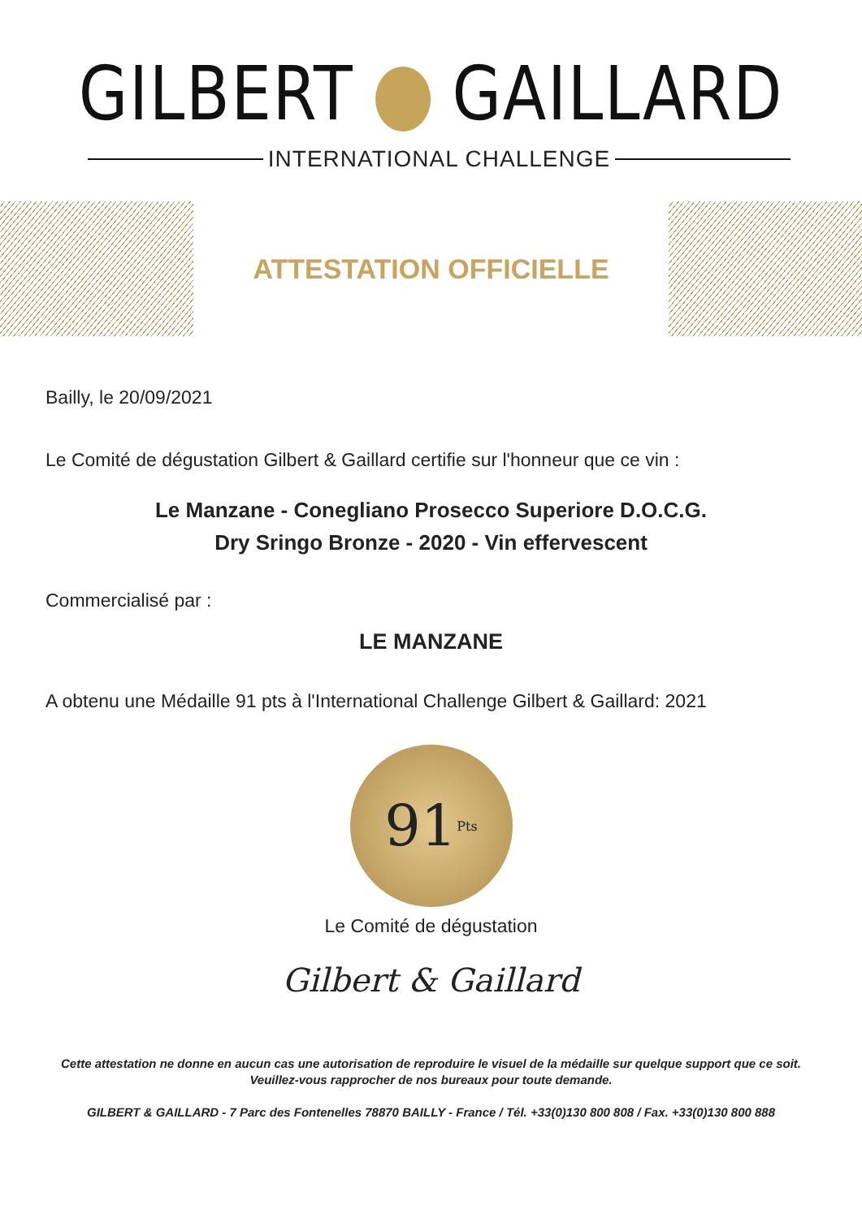GILBERT GAILLARD
INTERNATIONAL CHALLENGE
ATTESTATION OFFICIELLE
Bailly, le 20/09/2021
Le Comité de dégustation Gilbert & Gaillard certifie sur l'honneur que ce vin :
Le Manzane - Conegliano Prosecco Superiore D.O.C.G.
Dry Sringo Bronze - 2020 - Vin effervescent
Commercialisé par :
LE MANZANE
A obtenu une Médaille 91 pts à l'International Challenge Gilbert & Gaillard: 2021
91 Pts
Le Comité de dégustation
Gilbert & Gaillard
Cette attestation ne donne en aucun cas une autorisation de reproduire le visuel de la médaille sur quelque support que ce soit.
Veuillez-vous rapprocher de nos bureaux pour toute demande.
GILBERT & GAILLARD - 7 Parc des Fontenelles 78870 BAILLY - France / Tél. +33(0)130 800 808 / Fax. +33(0)130 800 888